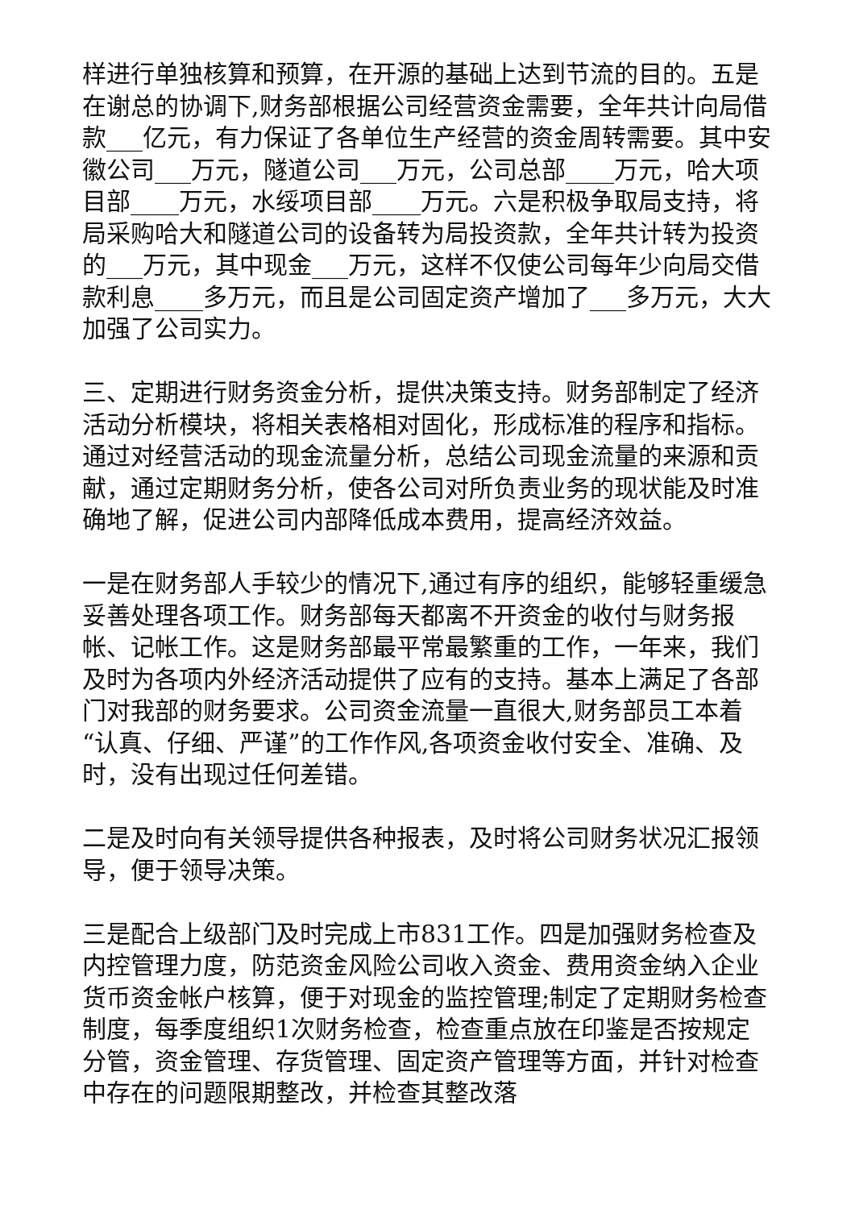样进行单独核算和预算，在开源的基础上达到节流的目的。五是在谢总的协调下,财务部根据公司经营资金需要，全年共计向局借款___亿元，有力保证了各单位生产经营的资金周转需要。其中安徽公司___万元，隧道公司___万元，公司总部____万元，哈大项目部____万元，水绥项目部____万元。六是积极争取局支持，将局采购哈大和隧道公司的设备转为局投资款，全年共计转为投资的___万元，其中现金___万元，这样不仅使公司每年少向局交借款利息____多万元，而且是公司固定资产增加了___多万元，大大加强了公司实力。
三、定期进行财务资金分析，提供决策支持。财务部制定了经济活动分析模块，将相关表格相对固化，形成标准的程序和指标。通过对经营活动的现金流量分析，总结公司现金流量的来源和贡献，通过定期财务分析，使各公司对所负责业务的现状能及时准确地了解，促进公司内部降低成本费用，提高经济效益。
一是在财务部人手较少的情况下,通过有序的组织，能够轻重缓急妥善处理各项工作。财务部每天都离不开资金的收付与财务报帐、记帐工作。这是财务部最平常最繁重的工作，一年来，我们及时为各项内外经济活动提供了应有的支持。基本上满足了各部门对我部的财务要求。公司资金流量一直很大,财务部员工本着“认真、仔细、严谨”的工作作风,各项资金收付安全、准确、及时，没有出现过任何差错。
二是及时向有关领导提供各种报表，及时将公司财务状况汇报领导，便于领导决策。
三是配合上级部门及时完成上市831工作。四是加强财务检查及内控管理力度，防范资金风险公司收入资金、费用资金纳入企业货币资金帐户核算，便于对现金的监控管理;制定了定期财务检查制度，每季度组织1次财务检查，检查重点放在印鉴是否按规定分管，资金管理、存货管理、固定资产管理等方面，并针对检查中存在的问题限期整改，并检查其整改落